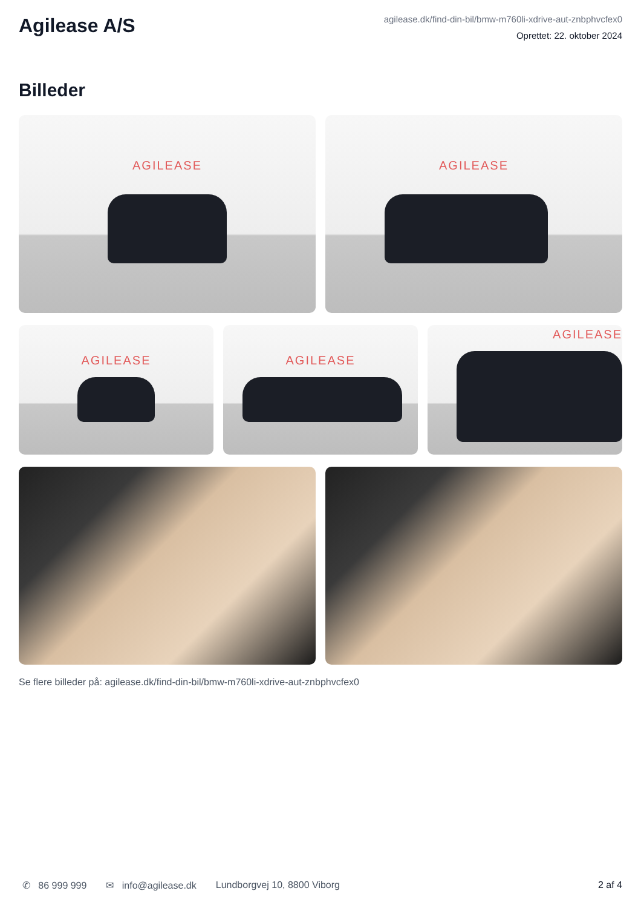Agilease A/S
agilease.dk/find-din-bil/bmw-m760li-xdrive-aut-znbphvcfex0
Oprettet: 22. oktober 2024
Billeder
AGILEASE
AGILEASE
AGILEASE
AGILEASE
AGILEASE
Se flere billeder på: agilease.dk/find-din-bil/bmw-m760li-xdrive-aut-znbphvcfex0
✆ 86 999 999 ✉ info@agilease.dk Lundborgvej 10, 8800 Viborg 2 af 4